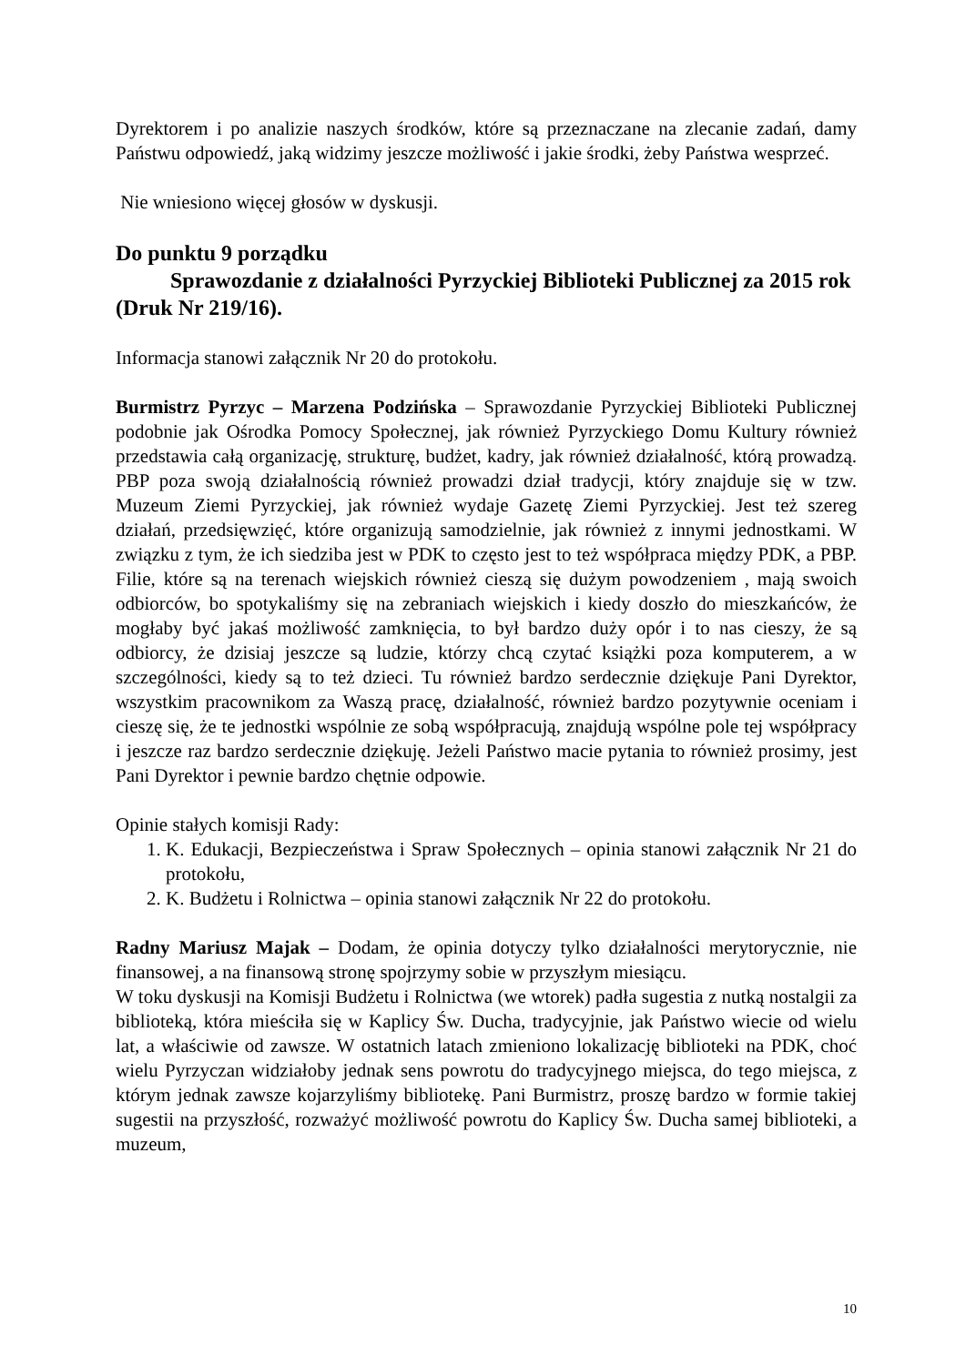Dyrektorem i po analizie naszych środków, które są przeznaczane na zlecanie zadań, damy Państwu odpowiedź, jaką widzimy jeszcze możliwość i jakie środki, żeby Państwa wesprzeć.
Nie wniesiono więcej głosów w dyskusji.
Do punktu 9 porządku
Sprawozdanie z działalności Pyrzyckiej Biblioteki Publicznej za 2015 rok (Druk Nr 219/16).
Informacja stanowi załącznik Nr 20 do protokołu.
Burmistrz Pyrzyc – Marzena Podzińska – Sprawozdanie Pyrzyckiej Biblioteki Publicznej podobnie jak Ośrodka Pomocy Społecznej, jak również Pyrzyckiego Domu Kultury również przedstawia całą organizację, strukturę, budżet, kadry, jak również działalność, którą prowadzą. PBP poza swoją działalnością również prowadzi dział tradycji, który znajduje się w tzw. Muzeum Ziemi Pyrzyckiej, jak również wydaje Gazetę Ziemi Pyrzyckiej. Jest też szereg działań, przedsięwzięć, które organizują samodzielnie, jak również z innymi jednostkami. W związku z tym, że ich siedziba jest w PDK to często jest to też współpraca między PDK, a PBP. Filie, które są na terenach wiejskich również cieszą się dużym powodzeniem , mają swoich odbiorców, bo spotykaliśmy się na zebraniach wiejskich i kiedy doszło do mieszkańców, że mogłaby być jakaś możliwość zamknięcia, to był bardzo duży opór i to nas cieszy, że są odbiorcy, że dzisiaj jeszcze są ludzie, którzy chcą czytać książki poza komputerem, a w szczególności, kiedy są to też dzieci. Tu również bardzo serdecznie dziękuje Pani Dyrektor, wszystkim pracownikom za Waszą pracę, działalność, również bardzo pozytywnie oceniam i cieszę się, że te jednostki wspólnie ze sobą współpracują, znajdują wspólne pole tej współpracy i jeszcze raz bardzo serdecznie dziękuję. Jeżeli Państwo macie pytania to również prosimy, jest Pani Dyrektor i pewnie bardzo chętnie odpowie.
Opinie stałych komisji Rady:
1. K. Edukacji, Bezpieczeństwa i Spraw Społecznych – opinia stanowi załącznik Nr 21 do protokołu,
2. K. Budżetu i Rolnictwa – opinia stanowi załącznik Nr 22 do protokołu.
Radny Mariusz Majak – Dodam, że opinia dotyczy tylko działalności merytorycznie, nie finansowej, a na finansową stronę spojrzymy sobie w przyszłym miesiącu.
W toku dyskusji na Komisji Budżetu i Rolnictwa (we wtorek) padła sugestia z nutką nostalgii za biblioteką, która mieściła się w Kaplicy Św. Ducha, tradycyjnie, jak Państwo wiecie od wielu lat, a właściwie od zawsze. W ostatnich latach zmieniono lokalizację biblioteki na PDK, choć wielu Pyrzyczan widziałoby jednak sens powrotu do tradycyjnego miejsca, do tego miejsca, z którym jednak zawsze kojarzyliśmy bibliotekę. Pani Burmistrz, proszę bardzo w formie takiej sugestii na przyszłość, rozważyć możliwość powrotu do Kaplicy Św. Ducha samej biblioteki, a muzeum,
10